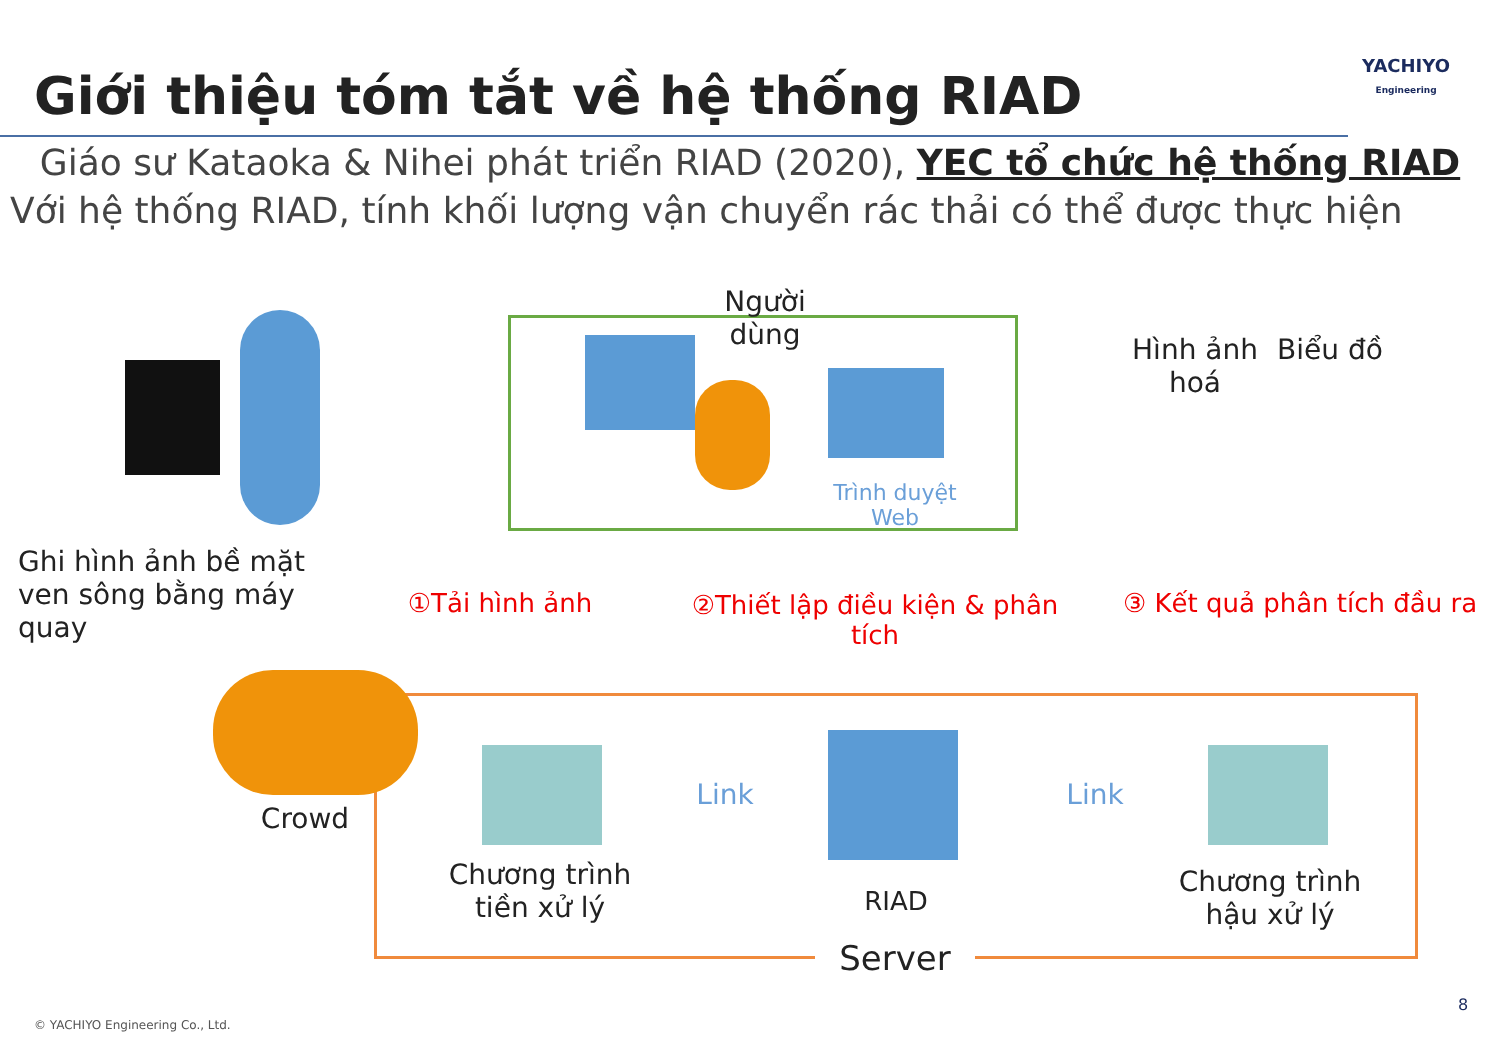Giới thiệu tóm tắt về hệ thống RIAD
YACHIYO
Engineering
Giáo sư Kataoka & Nihei phát triển RIAD (2020), YEC tổ chức hệ thống RIAD
Với hệ thống RIAD, tính khối lượng vận chuyển rác thải có thể được thực hiện
Người dùng
Trình duyệt Web
Hình ảnh hoá
Biểu đồ
Ghi hình ảnh bề mặt ven sông bằng máy quay
①Tải hình ảnh
②Thiết lập điều kiện & phân tích
③ Kết quả phân tích đầu ra
Crowd
Link Link
Chương trình tiền xử lý
RIAD
Chương trình hậu xử lý
Server
© YACHIYO Engineering Co., Ltd.
8